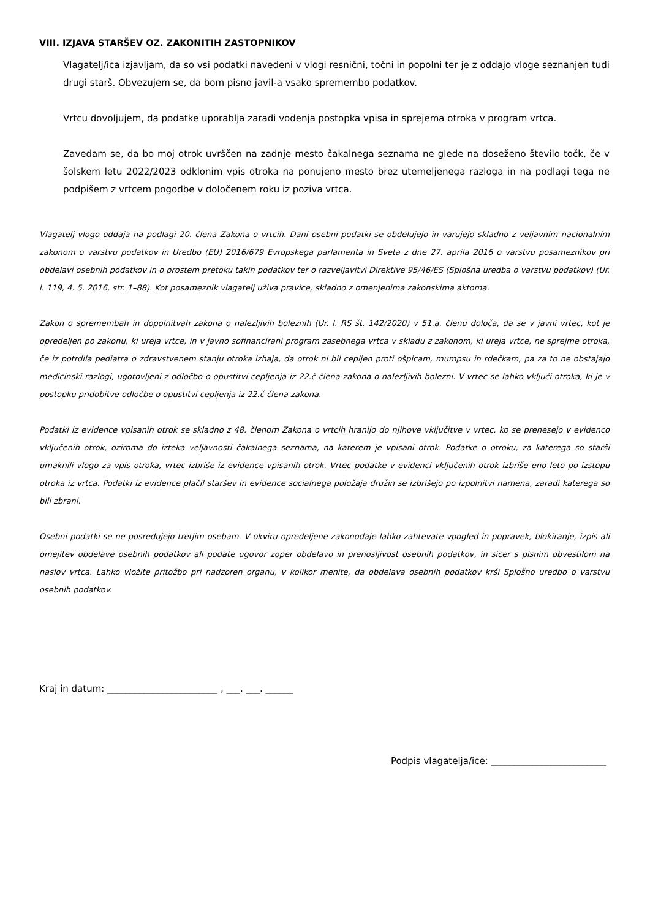VIII. IZJAVA STARŠEV OZ. ZAKONITIH ZASTOPNIKOV
Vlagatelj/ica izjavljam, da so vsi podatki navedeni v vlogi resnični, točni in popolni ter je z oddajo vloge seznanjen tudi drugi starš. Obvezujem se, da bom pisno javil-a vsako spremembo podatkov.
Vrtcu dovoljujem, da podatke uporablja zaradi vodenja postopka vpisa in sprejema otroka v program vrtca.
Zavedam se, da bo moj otrok uvrščen na zadnje mesto čakalnega seznama ne glede na doseženo število točk, če v šolskem letu 2022/2023 odklonim vpis otroka na ponujeno mesto brez utemeljenega razloga in na podlagi tega ne podpišem z vrtcem pogodbe v določenem roku iz poziva vrtca.
Vlagatelj vlogo oddaja na podlagi 20. člena Zakona o vrtcih. Dani osebni podatki se obdelujejo in varujejo skladno z veljavnim nacionalnim zakonom o varstvu podatkov in Uredbo (EU) 2016/679 Evropskega parlamenta in Sveta z dne 27. aprila 2016 o varstvu posameznikov pri obdelavi osebnih podatkov in o prostem pretoku takih podatkov ter o razveljavitvi Direktive 95/46/ES (Splošna uredba o varstvu podatkov) (Ur. l. 119, 4. 5. 2016, str. 1–88). Kot posameznik vlagatelj uživa pravice, skladno z omenjenima zakonskima aktoma.
Zakon o spremembah in dopolnitvah zakona o nalezljivih boleznih (Ur. l. RS št. 142/2020) v 51.a. členu določa, da se v javni vrtec, kot je opredeljen po zakonu, ki ureja vrtce, in v javno sofinancirani program zasebnega vrtca v skladu z zakonom, ki ureja vrtce, ne sprejme otroka, če iz potrdila pediatra o zdravstvenem stanju otroka izhaja, da otrok ni bil cepljen proti ošpicam, mumpsu in rdečkam, pa za to ne obstajajo medicinski razlogi, ugotovljeni z odločbo o opustitvi cepljenja iz 22.č člena zakona o nalezljivih bolezni. V vrtec se lahko vključi otroka, ki je v postopku pridobitve odločbe o opustitvi cepljenja iz 22.č člena zakona.
Podatki iz evidence vpisanih otrok se skladno z 48. členom Zakona o vrtcih hranijo do njihove vključitve v vrtec, ko se prenesejo v evidenco vključenih otrok, oziroma do izteka veljavnosti čakalnega seznama, na katerem je vpisani otrok. Podatke o otroku, za katerega so starši umaknili vlogo za vpis otroka, vrtec izbriše iz evidence vpisanih otrok. Vrtec podatke v evidenci vključenih otrok izbriše eno leto po izstopu otroka iz vrtca. Podatki iz evidence plačil staršev in evidence socialnega položaja družin se izbrišejo po izpolnitvi namena, zaradi katerega so bili zbrani.
Osebni podatki se ne posredujejo tretjim osebam. V okviru opredeljene zakonodaje lahko zahtevate vpogled in popravek, blokiranje, izpis ali omejitev obdelave osebnih podatkov ali podate ugovor zoper obdelavo in prenosljivost osebnih podatkov, in sicer s pisnim obvestilom na naslov vrtca. Lahko vložite pritožbo pri nadzoren organu, v kolikor menite, da obdelava osebnih podatkov krši Splošno uredbo o varstvu osebnih podatkov.
Kraj in datum: ________________________ , ___. ___. ______
Podpis vlagatelja/ice: _________________________